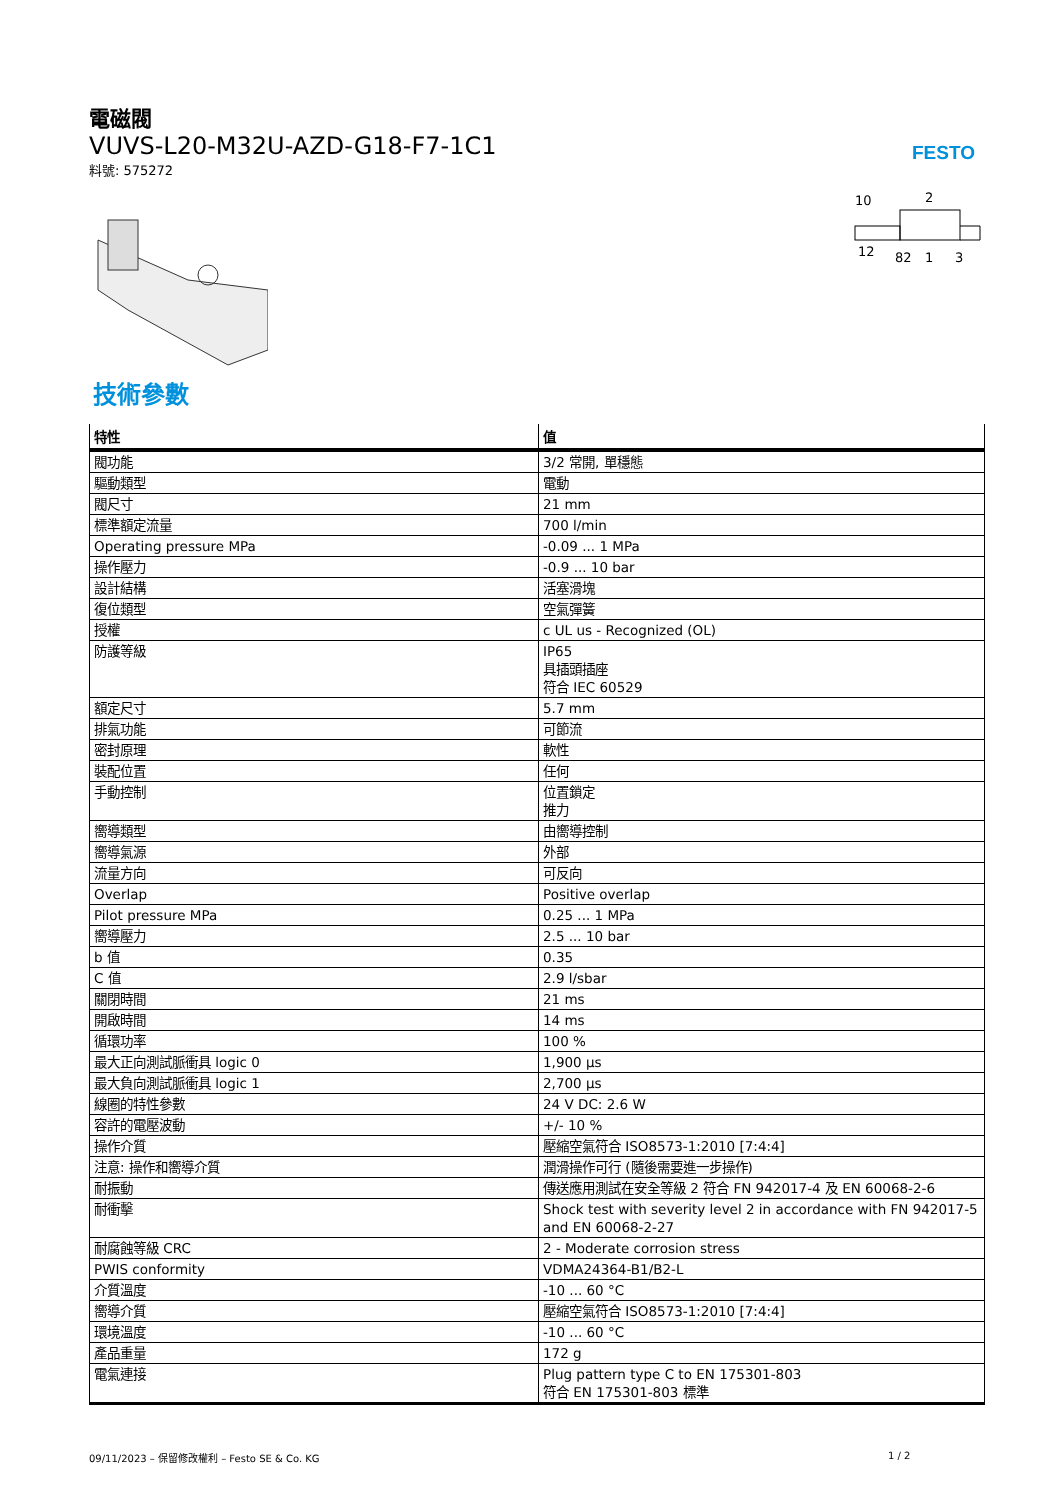電磁閥
VUVS-L20-M32U-AZD-G18-F7-1C1
料號: 575272
FESTO
10
2
12
82
1
3
技術參數
| 特性 | 值 |
| --- | --- |
| 閥功能 | 3/2 常開, 單穩態 |
| 驅動類型 | 電動 |
| 閥尺寸 | 21 mm |
| 標準額定流量 | 700 l/min |
| Operating pressure MPa | -0.09 ... 1 MPa |
| 操作壓力 | -0.9 ... 10 bar |
| 設計結構 | 活塞滑塊 |
| 復位類型 | 空氣彈簧 |
| 授權 | c UL us - Recognized (OL) |
| 防護等級 | IP65 具插頭插座 符合 IEC 60529 |
| 額定尺寸 | 5.7 mm |
| 排氣功能 | 可節流 |
| 密封原理 | 軟性 |
| 裝配位置 | 任何 |
| 手動控制 | 位置鎖定 推力 |
| 嚮導類型 | 由嚮導控制 |
| 嚮導氣源 | 外部 |
| 流量方向 | 可反向 |
| Overlap | Positive overlap |
| Pilot pressure MPa | 0.25 ... 1 MPa |
| 嚮導壓力 | 2.5 ... 10 bar |
| b 值 | 0.35 |
| C 值 | 2.9 l/sbar |
| 關閉時間 | 21 ms |
| 開啟時間 | 14 ms |
| 循環功率 | 100 % |
| 最大正向測試脈衝具 logic 0 | 1,900 µs |
| 最大負向測試脈衝具 logic 1 | 2,700 µs |
| 線圈的特性參數 | 24 V DC: 2.6 W |
| 容許的電壓波動 | +/- 10 % |
| 操作介質 | 壓縮空氣符合 ISO8573-1:2010 [7:4:4] |
| 注意: 操作和嚮導介質 | 潤滑操作可行 (隨後需要進一步操作) |
| 耐振動 | 傳送應用測試在安全等級 2 符合 FN 942017-4 及 EN 60068-2-6 |
| 耐衝擊 | Shock test with severity level 2 in accordance with FN 942017-5 and EN 60068-2-27 |
| 耐腐蝕等級 CRC | 2 - Moderate corrosion stress |
| PWIS conformity | VDMA24364-B1/B2-L |
| 介質溫度 | -10 ... 60 °C |
| 嚮導介質 | 壓縮空氣符合 ISO8573-1:2010 [7:4:4] |
| 環境溫度 | -10 ... 60 °C |
| 產品重量 | 172 g |
| 電氣連接 | Plug pattern type C to EN 175301-803 符合 EN 175301-803 標準 |
09/11/2023 – 保留修改權利 – Festo SE & Co. KG
1 / 2